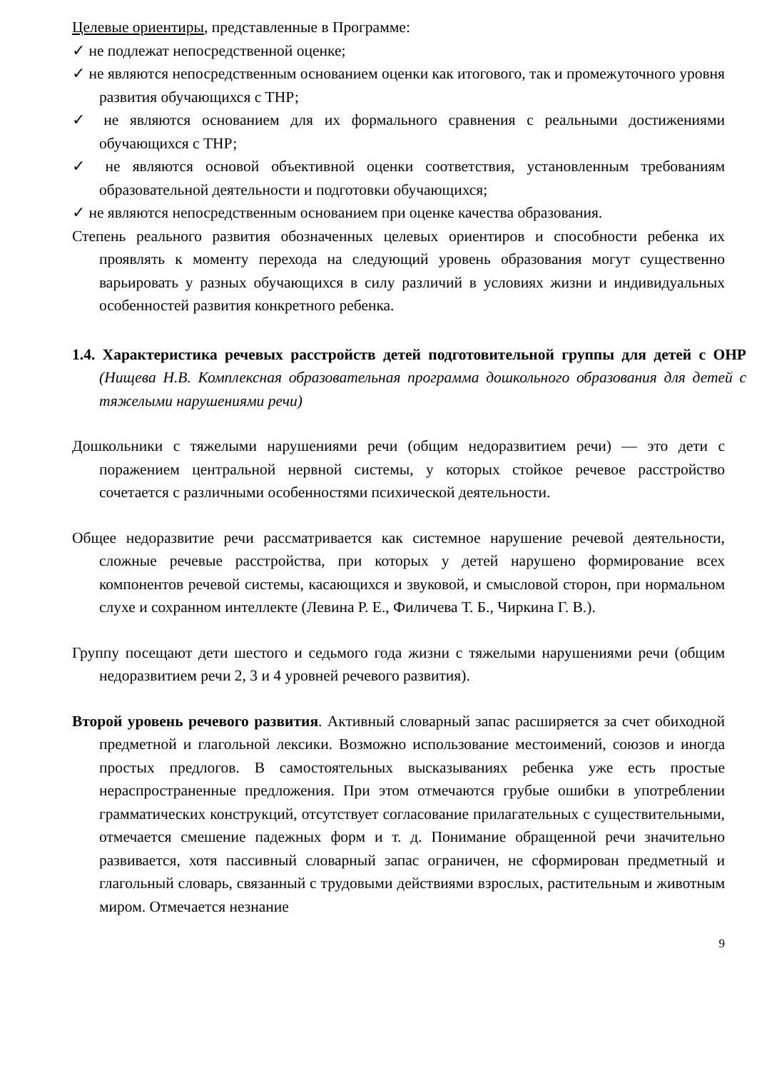Целевые ориентиры, представленные в Программе:
✓ не подлежат непосредственной оценке;
✓ не являются непосредственным основанием оценки как итогового, так и промежуточного уровня развития обучающихся с ТНР;
✓ не являются основанием для их формального сравнения с реальными достижениями обучающихся с ТНР;
✓ не являются основой объективной оценки соответствия, установленным требованиям образовательной деятельности и подготовки обучающихся;
✓ не являются непосредственным основанием при оценке качества образования.
Степень реального развития обозначенных целевых ориентиров и способности ребенка их проявлять к моменту перехода на следующий уровень образования могут существенно варьировать у разных обучающихся в силу различий в условиях жизни и индивидуальных особенностей развития конкретного ребенка.
1.4. Характеристика речевых расстройств детей подготовительной группы для детей с ОНР (Нищева Н.В. Комплексная образовательная программа дошкольного образования для детей с тяжелыми нарушениями речи)
Дошкольники с тяжелыми нарушениями речи (общим недоразвитием речи) — это дети с поражением центральной нервной системы, у которых стойкое речевое расстройство сочетается с различными особенностями психической деятельности.
Общее недоразвитие речи рассматривается как системное нарушение речевой деятельности, сложные речевые расстройства, при которых у детей нарушено формирование всех компонентов речевой системы, касающихся и звуковой, и смысловой сторон, при нормальном слухе и сохранном интеллекте (Левина Р. Е., Филичева Т. Б., Чиркина Г. В.).
Группу посещают дети шестого и седьмого года жизни с тяжелыми нарушениями речи (общим недоразвитием речи 2, 3 и 4 уровней речевого развития).
Второй уровень речевого развития. Активный словарный запас расширяется за счет обиходной предметной и глагольной лексики. Возможно использование местоимений, союзов и иногда простых предлогов. В самостоятельных высказываниях ребенка уже есть простые нераспространенные предложения. При этом отмечаются грубые ошибки в употреблении грамматических конструкций, отсутствует согласование прилагательных с существительными, отмечается смешение падежных форм и т. д. Понимание обращенной речи значительно развивается, хотя пассивный словарный запас ограничен, не сформирован предметный и глагольный словарь, связанный с трудовыми действиями взрослых, растительным и животным миром. Отмечается незнание
9